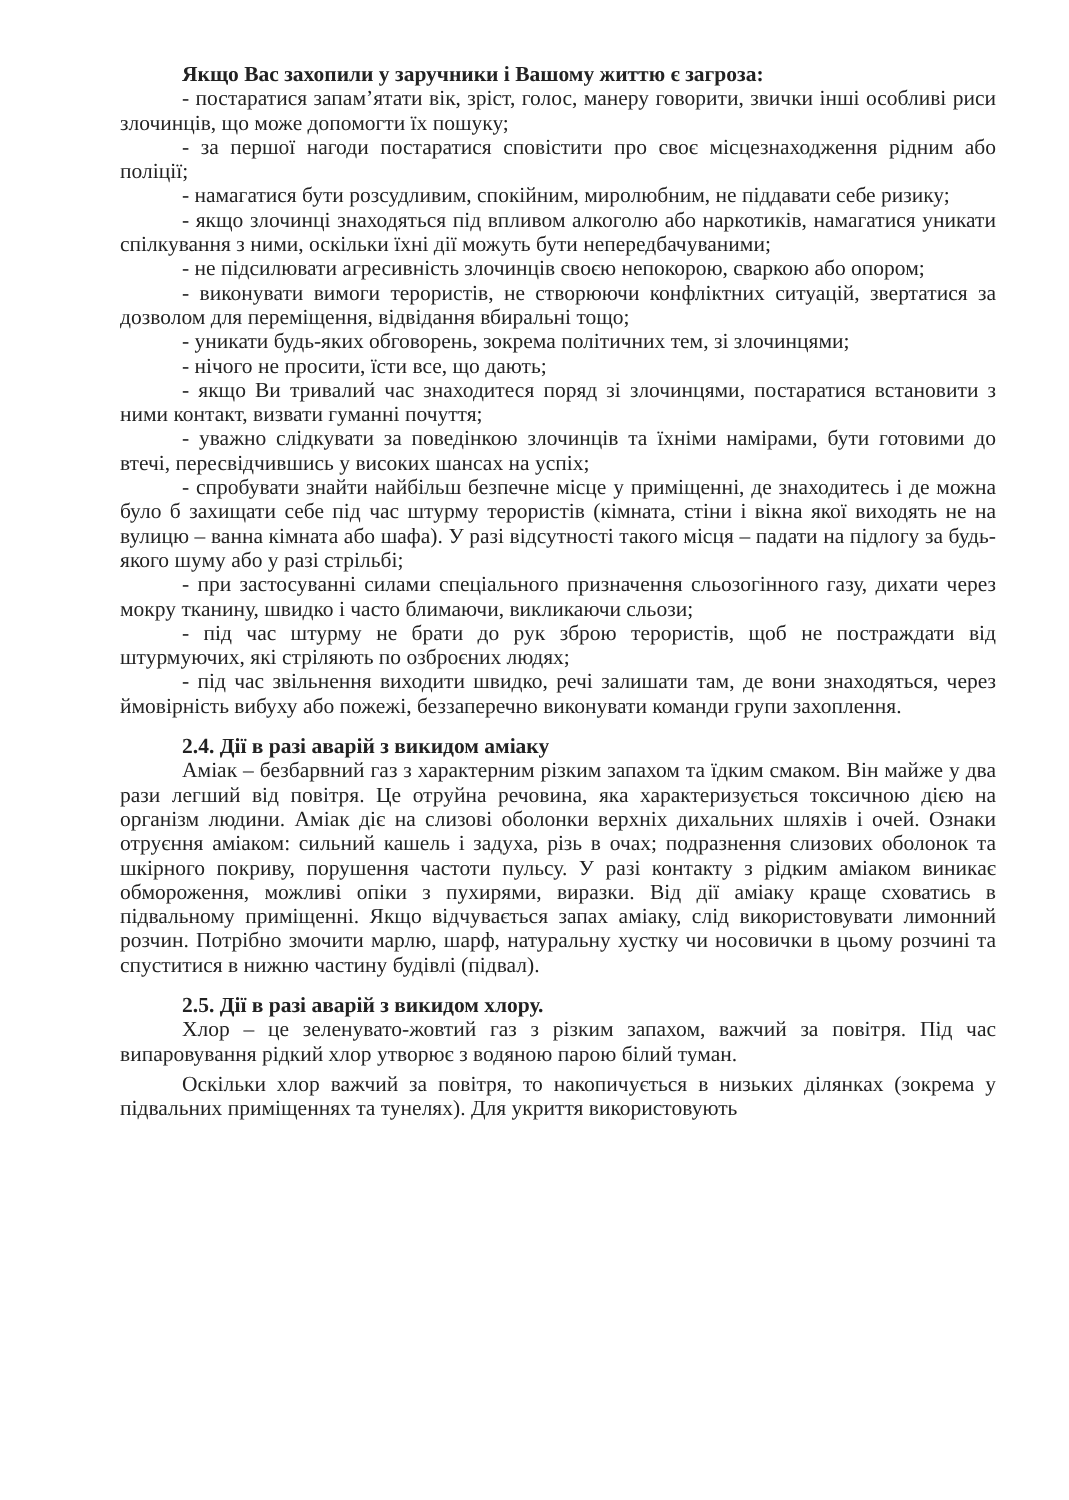Якщо Вас захопили у заручники і Вашому життю є загроза:
- постаратися запам’ятати вік, зріст, голос, манеру говорити, звички інші особливі риси злочинців, що може допомогти їх пошуку;
- за першої нагоди постаратися сповістити про своє місцезнаходження рідним або поліції;
- намагатися бути розсудливим, спокійним, миролюбним, не піддавати себе ризику;
- якщо злочинці знаходяться під впливом алкоголю або наркотиків, намагатися уникати спілкування з ними, оскільки їхні дії можуть бути непередбачуваними;
- не підсилювати агресивність злочинців своєю непокорою, сваркою або опором;
- виконувати вимоги терористів, не створюючи конфліктних ситуацій, звертатися за дозволом для переміщення, відвідання вбиральні тощо;
- уникати будь-яких обговорень, зокрема політичних тем, зі злочинцями;
- нічого не просити, їсти все, що дають;
- якщо Ви тривалий час знаходитеся поряд зі злочинцями, постаратися встановити з ними контакт, визвати гуманні почуття;
- уважно слідкувати за поведінкою злочинців та їхніми намірами, бути готовими до втечі, пересвідчившись у високих шансах на успіх;
- спробувати знайти найбільш безпечне місце у приміщенні, де знаходитесь і де можна було б захищати себе під час штурму терористів (кімната, стіни і вікна якої виходять не на вулицю – ванна кімната або шафа). У разі відсутності такого місця – падати на підлогу за будь-якого шуму або у разі стрільбі;
- при застосуванні силами спеціального призначення сльозогінного газу, дихати через мокру тканину, швидко і часто блимаючи, викликаючи сльози;
- під час штурму не брати до рук зброю терористів, щоб не постраждати від штурмуючих, які стріляють по озброєних людях;
- під час звільнення виходити швидко, речі залишати там, де вони знаходяться, через ймовірність вибуху або пожежі, беззаперечно виконувати команди групи захоплення.
2.4. Дії в разі аварій з викидом аміаку
Аміак – безбарвний газ з характерним різким запахом та їдким смаком. Він майже у два рази легший від повітря. Це отруйна речовина, яка характеризується токсичною дією на організм людини. Аміак діє на слизові оболонки верхніх дихальних шляхів і очей. Ознаки отруєння аміаком: сильний кашель і задуха, різь в очах; подразнення слизових оболонок та шкірного покриву, порушення частоти пульсу. У разі контакту з рідким аміаком виникає обмороження, можливі опіки з пухирями, виразки. Від дії аміаку краще сховатись в підвальному приміщенні. Якщо відчувається запах аміаку, слід використовувати лимонний розчин. Потрібно змочити марлю, шарф, натуральну хустку чи носовички в цьому розчині та спуститися в нижню частину будівлі (підвал).
2.5. Дії в разі аварій з викидом хлору.
Хлор – це зеленувато-жовтий газ з різким запахом, важчий за повітря. Під час випаровування рідкий хлор утворює з водяною парою білий туман.
Оскільки хлор важчий за повітря, то накопичується в низьких ділянках (зокрема у підвальних приміщеннях та тунелях). Для укриття використовують